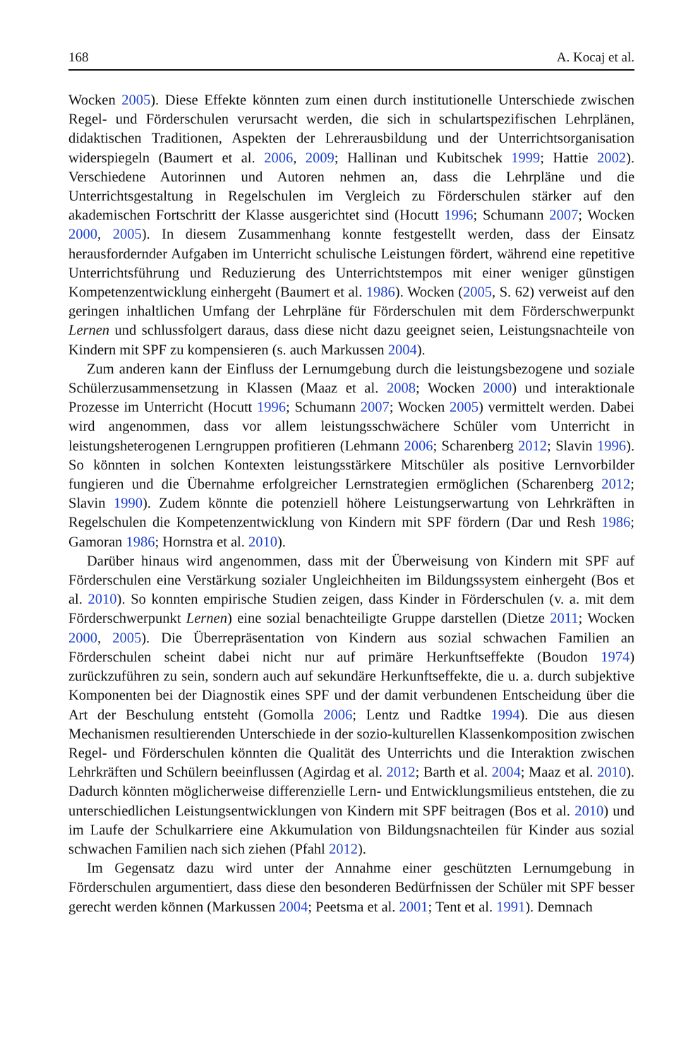168 A. Kocaj et al.
Wocken 2005). Diese Effekte könnten zum einen durch institutionelle Unterschiede zwischen Regel- und Förderschulen verursacht werden, die sich in schulartspezifischen Lehrplänen, didaktischen Traditionen, Aspekten der Lehrerausbildung und der Unterrichtsorganisation widerspiegeln (Baumert et al. 2006, 2009; Hallinan und Kubitschek 1999; Hattie 2002). Verschiedene Autorinnen und Autoren nehmen an, dass die Lehrpläne und die Unterrichtsgestaltung in Regelschulen im Vergleich zu Förderschulen stärker auf den akademischen Fortschritt der Klasse ausgerichtet sind (Hocutt 1996; Schumann 2007; Wocken 2000, 2005). In diesem Zusammenhang konnte festgestellt werden, dass der Einsatz herausfordernder Aufgaben im Unterricht schulische Leistungen fördert, während eine repetitive Unterrichtsführung und Reduzierung des Unterrichtstempos mit einer weniger günstigen Kompetenzentwicklung einhergeht (Baumert et al. 1986). Wocken (2005, S. 62) verweist auf den geringen inhaltlichen Umfang der Lehrpläne für Förderschulen mit dem Förderschwerpunkt Lernen und schlussfolgert daraus, dass diese nicht dazu geeignet seien, Leistungsnachteile von Kindern mit SPF zu kompensieren (s. auch Markussen 2004).
Zum anderen kann der Einfluss der Lernumgebung durch die leistungsbezogene und soziale Schülerzusammensetzung in Klassen (Maaz et al. 2008; Wocken 2000) und interaktionale Prozesse im Unterricht (Hocutt 1996; Schumann 2007; Wocken 2005) vermittelt werden. Dabei wird angenommen, dass vor allem leistungsschwächere Schüler vom Unterricht in leistungsheterogenen Lerngruppen profitieren (Lehmann 2006; Scharenberg 2012; Slavin 1996). So könnten in solchen Kontexten leistungsstärkere Mitschüler als positive Lernvorbilder fungieren und die Übernahme erfolgreicher Lernstrategien ermöglichen (Scharenberg 2012; Slavin 1990). Zudem könnte die potenziell höhere Leistungserwartung von Lehrkräften in Regelschulen die Kompetenzentwicklung von Kindern mit SPF fördern (Dar und Resh 1986; Gamoran 1986; Hornstra et al. 2010).
Darüber hinaus wird angenommen, dass mit der Überweisung von Kindern mit SPF auf Förderschulen eine Verstärkung sozialer Ungleichheiten im Bildungssystem einhergeht (Bos et al. 2010). So konnten empirische Studien zeigen, dass Kinder in Förderschulen (v. a. mit dem Förderschwerpunkt Lernen) eine sozial benachteiligte Gruppe darstellen (Dietze 2011; Wocken 2000, 2005). Die Überrepräsentation von Kindern aus sozial schwachen Familien an Förderschulen scheint dabei nicht nur auf primäre Herkunftseffekte (Boudon 1974) zurückzuführen zu sein, sondern auch auf sekundäre Herkunftseffekte, die u. a. durch subjektive Komponenten bei der Diagnostik eines SPF und der damit verbundenen Entscheidung über die Art der Beschulung entsteht (Gomolla 2006; Lentz und Radtke 1994). Die aus diesen Mechanismen resultierenden Unterschiede in der sozio-kulturellen Klassenkomposition zwischen Regel- und Förderschulen könnten die Qualität des Unterrichts und die Interaktion zwischen Lehrkräften und Schülern beeinflussen (Agirdag et al. 2012; Barth et al. 2004; Maaz et al. 2010). Dadurch könnten möglicherweise differenzielle Lern- und Entwicklungsmilieus entstehen, die zu unterschiedlichen Leistungsentwicklungen von Kindern mit SPF beitragen (Bos et al. 2010) und im Laufe der Schulkarriere eine Akkumulation von Bildungsnachteilen für Kinder aus sozial schwachen Familien nach sich ziehen (Pfahl 2012).
Im Gegensatz dazu wird unter der Annahme einer geschützten Lernumgebung in Förderschulen argumentiert, dass diese den besonderen Bedürfnissen der Schüler mit SPF besser gerecht werden können (Markussen 2004; Peetsma et al. 2001; Tent et al. 1991). Demnach